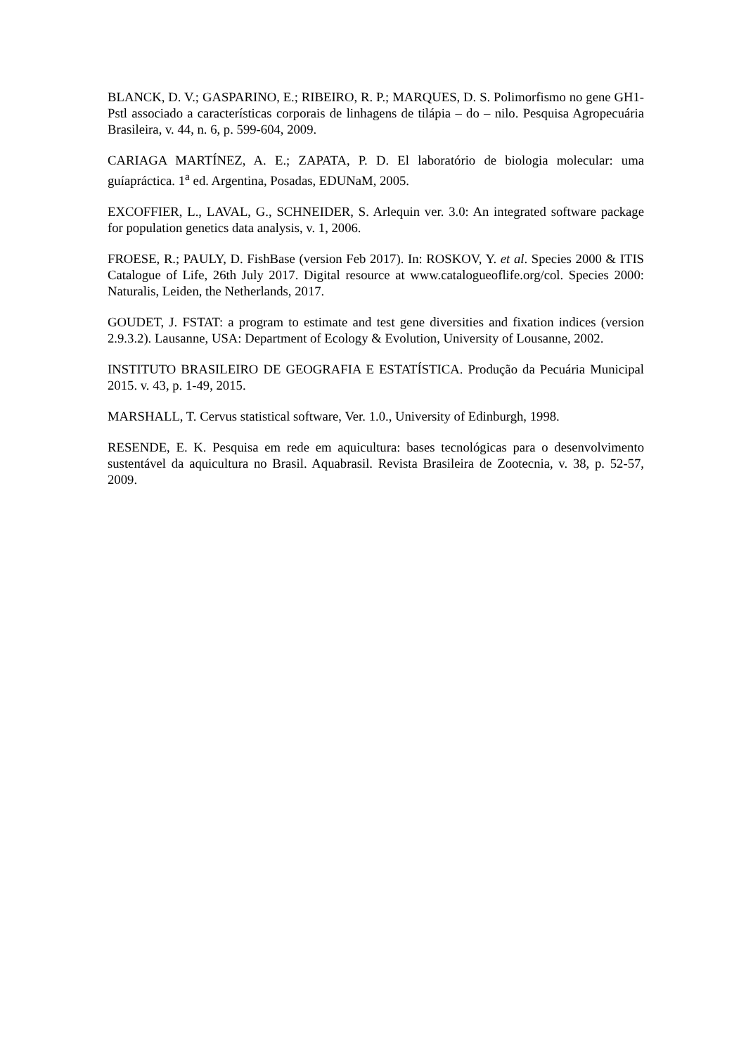BLANCK, D. V.; GASPARINO, E.; RIBEIRO, R. P.; MARQUES, D. S. Polimorfismo no gene GH1-Pstl associado a características corporais de linhagens de tilápia – do – nilo. Pesquisa Agropecuária Brasileira, v. 44, n. 6, p. 599-604, 2009.
CARIAGA MARTÍNEZ, A. E.; ZAPATA, P. D. El laboratório de biologia molecular: uma guíapráctica. 1<sup>a</sup> ed. Argentina, Posadas, EDUNaM, 2005.
EXCOFFIER, L., LAVAL, G., SCHNEIDER, S. Arlequin ver. 3.0: An integrated software package for population genetics data analysis, v. 1, 2006.
FROESE, R.; PAULY, D. FishBase (version Feb 2017). In: ROSKOV, Y. et al. Species 2000 & ITIS Catalogue of Life, 26th July 2017. Digital resource at www.catalogueoflife.org/col. Species 2000: Naturalis, Leiden, the Netherlands, 2017.
GOUDET, J. FSTAT: a program to estimate and test gene diversities and fixation indices (version 2.9.3.2). Lausanne, USA: Department of Ecology & Evolution, University of Lousanne, 2002.
INSTITUTO BRASILEIRO DE GEOGRAFIA E ESTATÍSTICA. Produção da Pecuária Municipal 2015. v. 43, p. 1-49, 2015.
MARSHALL, T. Cervus statistical software, Ver. 1.0., University of Edinburgh, 1998.
RESENDE, E. K. Pesquisa em rede em aquicultura: bases tecnológicas para o desenvolvimento sustentável da aquicultura no Brasil. Aquabrasil. Revista Brasileira de Zootecnia, v. 38, p. 52-57, 2009.